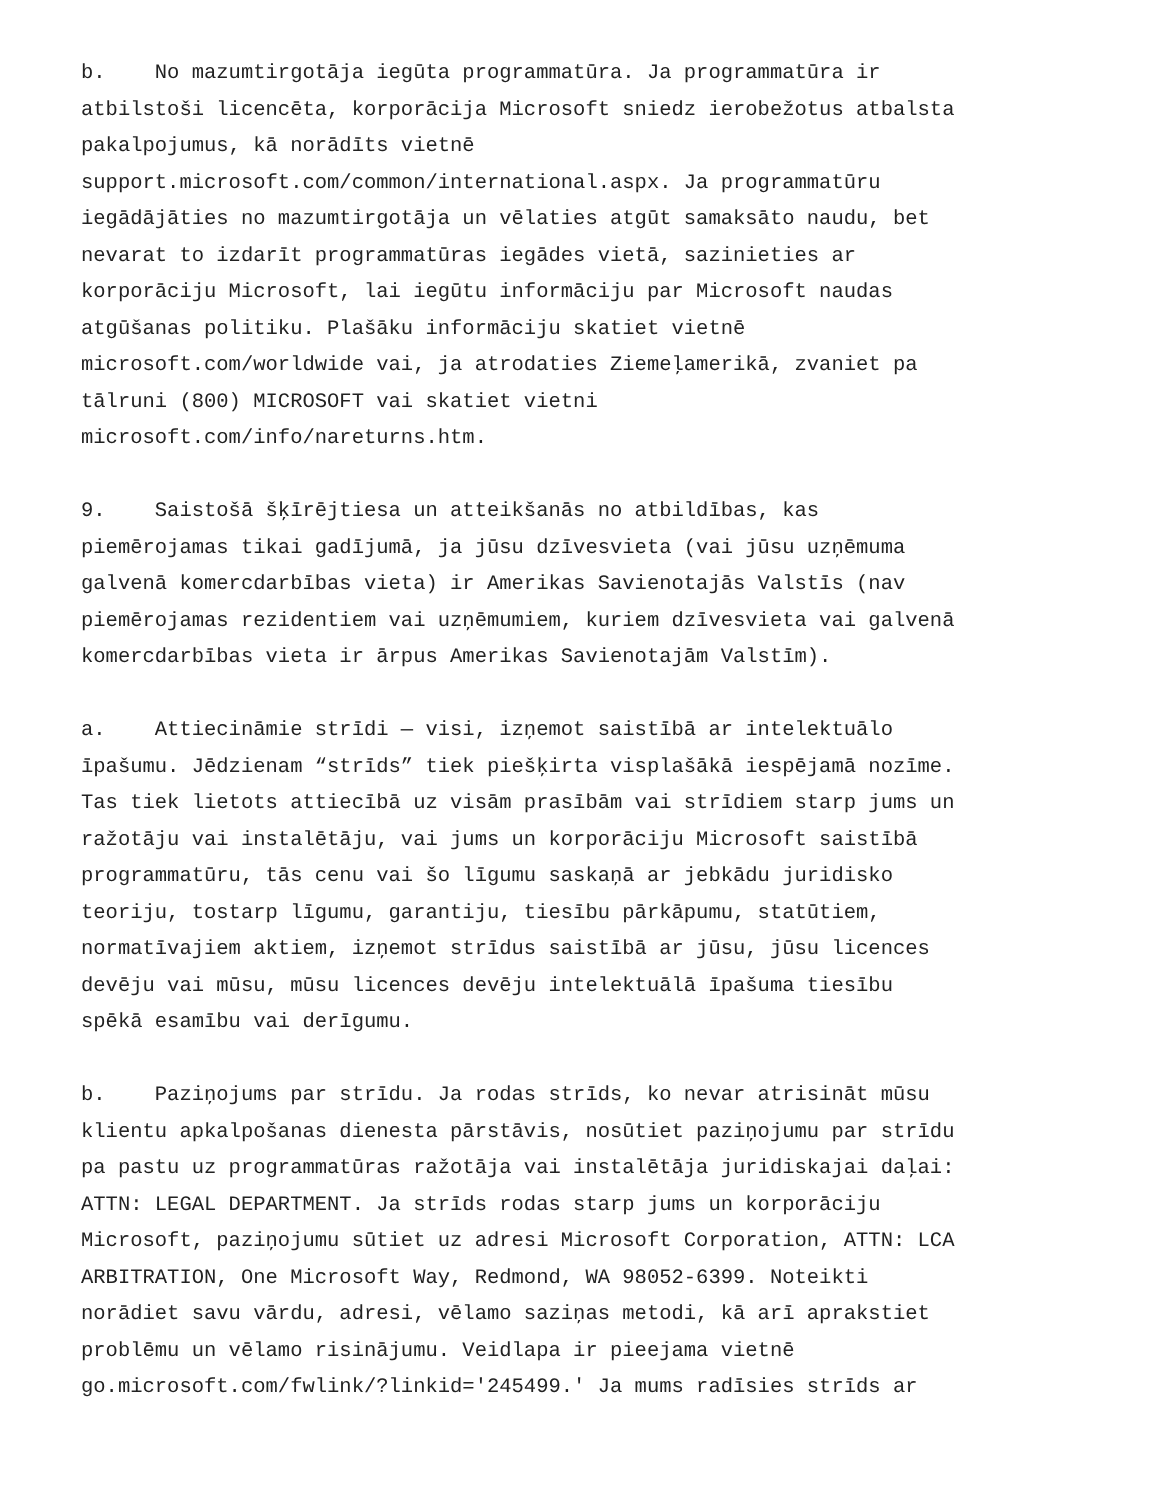b. No mazumtirgotāja iegūta programmatūra. Ja programmatūra ir atbilstoši licencēta, korporācija Microsoft sniedz ierobežotus atbalsta pakalpojumus, kā norādīts vietnē support.microsoft.com/common/international.aspx. Ja programmatūru iegādājāties no mazumtirgotāja un vēlaties atgūt samaksāto naudu, bet nevarat to izdarīt programmatūras iegādes vietā, sazinieties ar korporāciju Microsoft, lai iegūtu informāciju par Microsoft naudas atgūšanas politiku. Plašāku informāciju skatiet vietnē microsoft.com/worldwide vai, ja atrodaties Ziemeļamerikā, zvaniet pa tālruni (800) MICROSOFT vai skatiet vietni microsoft.com/info/nareturns.htm.
9. Saistošā šķīrējtiesa un atteikšanās no atbildības, kas piemērojamas tikai gadījumā, ja jūsu dzīvesvieta (vai jūsu uzņēmuma galvenā komercdarbības vieta) ir Amerikas Savienotajās Valstīs (nav piemērojamas rezidentiem vai uzņēmumiem, kuriem dzīvesvieta vai galvenā komercdarbības vieta ir ārpus Amerikas Savienotajām Valstīm).
a. Attiecināmie strīdi — visi, izņemot saistībā ar intelektuālo īpašumu. Jēdzienam “strīds” tiek piešķirta visplašākā iespējamā nozīme. Tas tiek lietots attiecībā uz visām prasībām vai strīdiem starp jums un ražotāju vai instalētāju, vai jums un korporāciju Microsoft saistībā programmatūru, tās cenu vai šo līgumu saskaņā ar jebkādu juridisko teoriju, tostarp līgumu, garantiju, tiesību pārkāpumu, statūtiem, normatīvajiem aktiem, izņemot strīdus saistībā ar jūsu, jūsu licences devēju vai mūsu, mūsu licences devēju intelektuālā īpašuma tiesību spēkā esamību vai derīgumu.
b. Paziņojums par strīdu. Ja rodas strīds, ko nevar atrisināt mūsu klientu apkalpošanas dienesta pārstāvis, nosūtiet paziņojumu par strīdu pa pastu uz programmatūras ražotāja vai instalētāja juridiskajai daļai: ATTN: LEGAL DEPARTMENT. Ja strīds rodas starp jums un korporāciju Microsoft, paziņojumu sūtiet uz adresi Microsoft Corporation, ATTN: LCA ARBITRATION, One Microsoft Way, Redmond, WA 98052-6399. Noteikti norādiet savu vārdu, adresi, vēlamo saziņas metodi, kā arī aprakstiet problēmu un vēlamo risinājumu. Veidlapa ir pieejama vietnē go.microsoft.com/fwlink/?linkid='245499.' Ja mums radīsies strīds ar